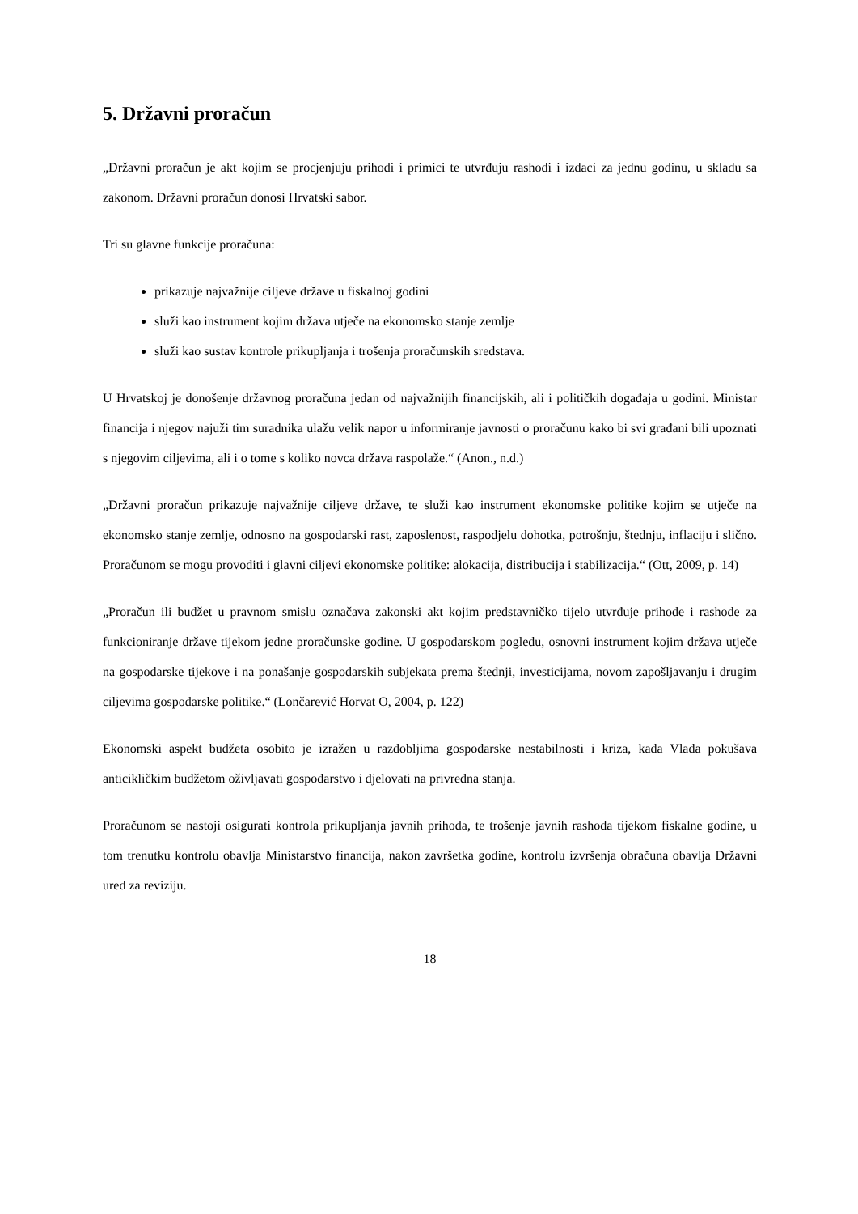5. Državni proračun
„Državni proračun je akt kojim se procjenjuju prihodi i primici te utvrđuju rashodi i izdaci za jednu godinu, u skladu sa zakonom. Državni proračun donosi Hrvatski sabor.
Tri su glavne funkcije proračuna:
prikazuje najvažnije ciljeve države u fiskalnoj godini
služi kao instrument kojim država utječe na ekonomsko stanje zemlje
služi kao sustav kontrole prikupljanja i trošenja proračunskih sredstava.
U Hrvatskoj je donošenje državnog proračuna jedan od najvažnijih financijskih, ali i političkih događaja u godini. Ministar financija i njegov najuži tim suradnika ulažu velik napor u informiranje javnosti o proračunu kako bi svi građani bili upoznati s njegovim ciljevima, ali i o tome s koliko novca država raspolaže.“ (Anon., n.d.)
„Državni proračun prikazuje najvažnije ciljeve države, te služi kao instrument ekonomske politike kojim se utječe na ekonomsko stanje zemlje, odnosno na gospodarski rast, zaposlenost, raspodjelu dohotka, potrošnju, štednju, inflaciju i slično. Proračunom se mogu provoditi i glavni ciljevi ekonomske politike: alokacija, distribucija i stabilizacija.“ (Ott, 2009, p. 14)
„Proračun ili budžet u pravnom smislu označava zakonski akt kojim predstavničko tijelo utvrđuje prihode i rashode za funkcioniranje države tijekom jedne proračunske godine. U gospodarskom pogledu, osnovni instrument kojim država utječe na gospodarske tijekove i na ponašanje gospodarskih subjekata prema štednji, investicijama, novom zapošljavanju i drugim ciljevima gospodarske politike.“ (Lončarević Horvat O, 2004, p. 122)
Ekonomski aspekt budžeta osobito je izražen u razdobljima gospodarske nestabilnosti i kriza, kada Vlada pokušava anticikličkim budžetom oživljavati gospodarstvo i djelovati na privredna stanja.
Proračunom se nastoji osigurati kontrola prikupljanja javnih prihoda, te trošenje javnih rashoda tijekom fiskalne godine, u tom trenutku kontrolu obavlja Ministarstvo financija, nakon završetka godine, kontrolu izvršenja obračuna obavlja Državni ured za reviziju.
18